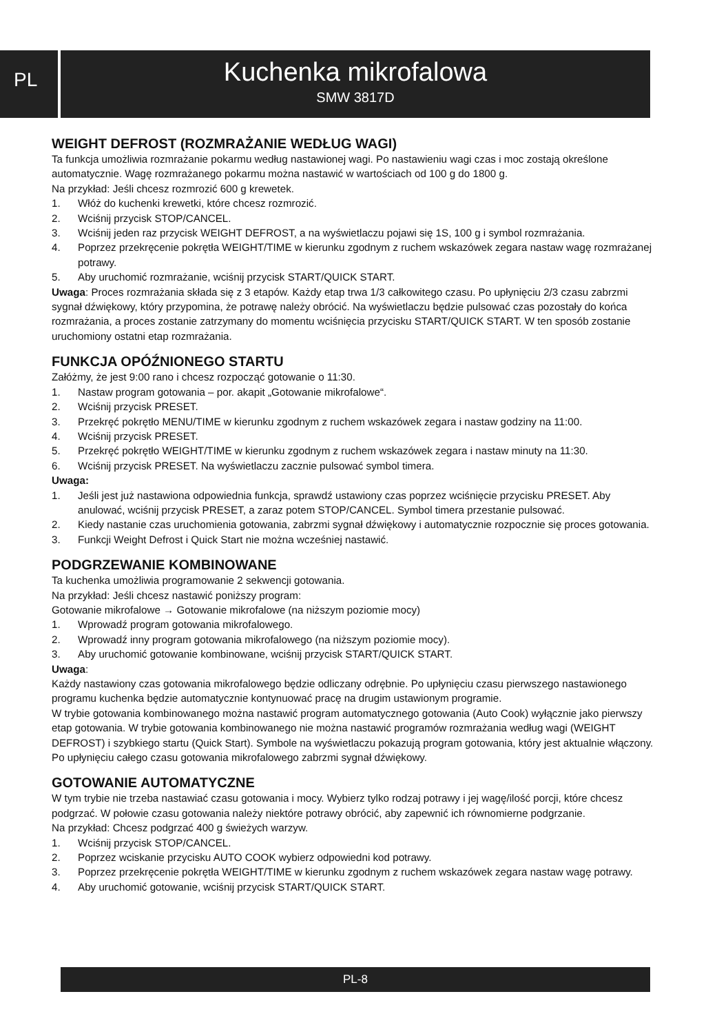PL
Kuchenka mikrofalowa
SMW 3817D
WEIGHT DEFROST (ROZMRAŻANIE WEDŁUG WAGI)
Ta funkcja umożliwia rozmrażanie pokarmu według nastawionej wagi. Po nastawieniu wagi czas i moc zostają określone automatycznie. Wagę rozmrażanego pokarmu można nastawić w wartościach od 100 g do 1800 g.
Na przykład: Jeśli chcesz rozmrozić 600 g krewetek.
1. Włóż do kuchenki krewetki, które chcesz rozmrozić.
2. Wciśnij przycisk STOP/CANCEL.
3. Wciśnij jeden raz przycisk WEIGHT DEFROST, a na wyświetlaczu pojawi się 1S, 100 g i symbol rozmrażania.
4. Poprzez przekręcenie pokrętła WEIGHT/TIME w kierunku zgodnym z ruchem wskazówek zegara nastaw wagę rozmrażanej potrawy.
5. Aby uruchomić rozmrażanie, wciśnij przycisk START/QUICK START.
Uwaga: Proces rozmrażania składa się z 3 etapów. Każdy etap trwa 1/3 całkowitego czasu. Po upłynięciu 2/3 czasu zabrzmi sygnał dźwiękowy, który przypomina, że potrawę należy obrócić. Na wyświetlaczu będzie pulsować czas pozostały do końca rozmrażania, a proces zostanie zatrzymany do momentu wciśnięcia przycisku START/QUICK START. W ten sposób zostanie uruchomiony ostatni etap rozmrażania.
FUNKCJA OPÓŹNIONEGO STARTU
Załóżmy, że jest 9:00 rano i chcesz rozpocząć gotowanie o 11:30.
1. Nastaw program gotowania – por. akapit „Gotowanie mikrofalowe“.
2. Wciśnij przycisk PRESET.
3. Przekręć pokrętło MENU/TIME w kierunku zgodnym z ruchem wskazówek zegara i nastaw godziny na 11:00.
4. Wciśnij przycisk PRESET.
5. Przekręć pokrętło WEIGHT/TIME w kierunku zgodnym z ruchem wskazówek zegara i nastaw minuty na 11:30.
6. Wciśnij przycisk PRESET. Na wyświetlaczu zacznie pulsować symbol timera.
Uwaga:
1. Jeśli jest już nastawiona odpowiednia funkcja, sprawdź ustawiony czas poprzez wciśnięcie przycisku PRESET. Aby anulować, wciśnij przycisk PRESET, a zaraz potem STOP/CANCEL. Symbol timera przestanie pulsować.
2. Kiedy nastanie czas uruchomienia gotowania, zabrzmi sygnał dźwiękowy i automatycznie rozpocznie się proces gotowania.
3. Funkcji Weight Defrost i Quick Start nie można wcześniej nastawić.
PODGRZEWANIE KOMBINOWANE
Ta kuchenka umożliwia programowanie 2 sekwencji gotowania.
Na przykład: Jeśli chcesz nastawić poniższy program:
Gotowanie mikrofalowe → Gotowanie mikrofalowe (na niższym poziomie mocy)
1. Wprowadź program gotowania mikrofalowego.
2. Wprowadź inny program gotowania mikrofalowego (na niższym poziomie mocy).
3. Aby uruchomić gotowanie kombinowane, wciśnij przycisk START/QUICK START.
Uwaga:
Każdy nastawiony czas gotowania mikrofalowego będzie odliczany odrębnie. Po upłynięciu czasu pierwszego nastawionego programu kuchenka będzie automatycznie kontynuować pracę na drugim ustawionym programie.
W trybie gotowania kombinowanego można nastawić program automatycznego gotowania (Auto Cook) wyłącznie jako pierwszy etap gotowania. W trybie gotowania kombinowanego nie można nastawić programów rozmrażania według wagi (WEIGHT DEFROST) i szybkiego startu (Quick Start). Symbole na wyświetlaczu pokazują program gotowania, który jest aktualnie włączony. Po upłynięciu całego czasu gotowania mikrofalowego zabrzmi sygnał dźwiękowy.
GOTOWANIE AUTOMATYCZNE
W tym trybie nie trzeba nastawiać czasu gotowania i mocy. Wybierz tylko rodzaj potrawy i jej wagę/ilość porcji, które chcesz podgrzać. W połowie czasu gotowania należy niektóre potrawy obrócić, aby zapewnić ich równomierne podgrzanie.
Na przykład: Chcesz podgrzać 400 g świeżych warzyw.
1. Wciśnij przycisk STOP/CANCEL.
2. Poprzez wciskanie przycisku AUTO COOK wybierz odpowiedni kod potrawy.
3. Poprzez przekręcenie pokrętła WEIGHT/TIME w kierunku zgodnym z ruchem wskazówek zegara nastaw wagę potrawy.
4. Aby uruchomić gotowanie, wciśnij przycisk START/QUICK START.
PL-8